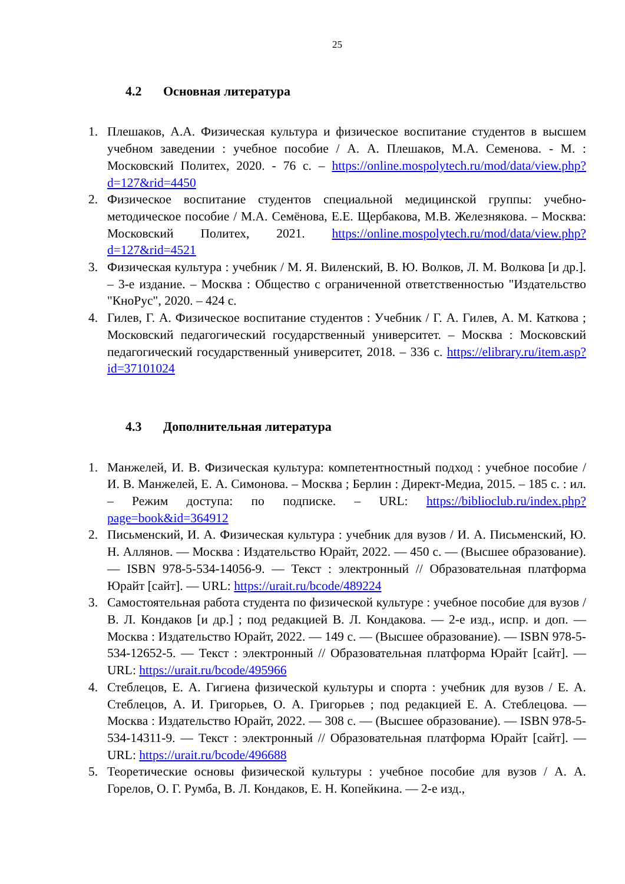25
4.2 Основная литература
1. Плешаков, А.А. Физическая культура и физическое воспитание студентов в высшем учебном заведении : учебное пособие / А. А. Плешаков, М.А. Семенова. - М. : Московский Политех, 2020. - 76 с. – https://online.mospolytech.ru/mod/data/view.php?d=127&rid=4450
2. Физическое воспитание студентов специальной медицинской группы: учебно-методическое пособие / М.А. Семёнова, Е.Е. Щербакова, М.В. Железнякова. – Москва: Московский Политех, 2021. https://online.mospolytech.ru/mod/data/view.php?d=127&rid=4521
3. Физическая культура : учебник / М. Я. Виленский, В. Ю. Волков, Л. М. Волкова [и др.]. – 3-е издание. – Москва : Общество с ограниченной ответственностью "Издательство "КноРус", 2020. – 424 с.
4. Гилев, Г. А. Физическое воспитание студентов : Учебник / Г. А. Гилев, А. М. Каткова ; Московский педагогический государственный университет. – Москва : Московский педагогический государственный университет, 2018. – 336 с. https://elibrary.ru/item.asp?id=37101024
4.3 Дополнительная литература
1. Манжелей, И. В. Физическая культура: компетентностный подход : учебное пособие / И. В. Манжелей, Е. А. Симонова. – Москва ; Берлин : Директ-Медиа, 2015. – 185 с. : ил. – Режим доступа: по подписке. – URL: https://biblioclub.ru/index.php?page=book&id=364912
2. Письменский, И. А. Физическая культура : учебник для вузов / И. А. Письменский, Ю. Н. Аллянов. — Москва : Издательство Юрайт, 2022. — 450 с. — (Высшее образование). — ISBN 978-5-534-14056-9. — Текст : электронный // Образовательная платформа Юрайт [сайт]. — URL: https://urait.ru/bcode/489224
3. Самостоятельная работа студента по физической культуре : учебное пособие для вузов / В. Л. Кондаков [и др.] ; под редакцией В. Л. Кондакова. — 2-е изд., испр. и доп. — Москва : Издательство Юрайт, 2022. — 149 с. — (Высшее образование). — ISBN 978-5-534-12652-5. — Текст : электронный // Образовательная платформа Юрайт [сайт]. — URL: https://urait.ru/bcode/495966
4. Стеблецов, Е. А. Гигиена физической культуры и спорта : учебник для вузов / Е. А. Стеблецов, А. И. Григорьев, О. А. Григорьев ; под редакцией Е. А. Стеблецова. — Москва : Издательство Юрайт, 2022. — 308 с. — (Высшее образование). — ISBN 978-5-534-14311-9. — Текст : электронный // Образовательная платформа Юрайт [сайт]. — URL: https://urait.ru/bcode/496688
5. Теоретические основы физической культуры : учебное пособие для вузов / А. А. Горелов, О. Г. Румба, В. Л. Кондаков, Е. Н. Копейкина. — 2-е изд.,